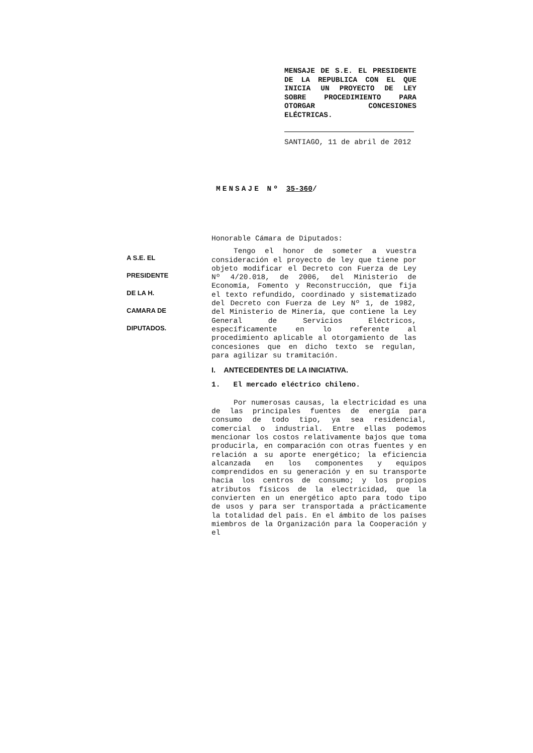MENSAJE DE S.E. EL PRESIDENTE DE LA REPUBLICA CON EL QUE INICIA UN PROYECTO DE LEY SOBRE PROCEDIMIENTO PARA OTORGAR CONCESIONES ELÉCTRICAS.
SANTIAGO, 11 de abril de 2012
MENSAJE Nº 35-360/
A S.E. EL
PRESIDENTE
DE LA H.
CAMARA DE
DIPUTADOS.
Honorable Cámara de Diputados:
Tengo el honor de someter a vuestra consideración el proyecto de ley que tiene por objeto modificar el Decreto con Fuerza de Ley Nº 4/20.018, de 2006, del Ministerio de Economía, Fomento y Reconstrucción, que fija el texto refundido, coordinado y sistematizado del Decreto con Fuerza de Ley Nº 1, de 1982, del Ministerio de Minería, que contiene la Ley General de Servicios Eléctricos, específicamente en lo referente al procedimiento aplicable al otorgamiento de las concesiones que en dicho texto se regulan, para agilizar su tramitación.
I. ANTECEDENTES DE LA INICIATIVA.
1. El mercado eléctrico chileno.
Por numerosas causas, la electricidad es una de las principales fuentes de energía para consumo de todo tipo, ya sea residencial, comercial o industrial. Entre ellas podemos mencionar los costos relativamente bajos que toma producirla, en comparación con otras fuentes y en relación a su aporte energético; la eficiencia alcanzada en los componentes y equipos comprendidos en su generación y en su transporte hacia los centros de consumo; y los propios atributos físicos de la electricidad, que la convierten en un energético apto para todo tipo de usos y para ser transportada a prácticamente la totalidad del país. En el ámbito de los países miembros de la Organización para la Cooperación y el